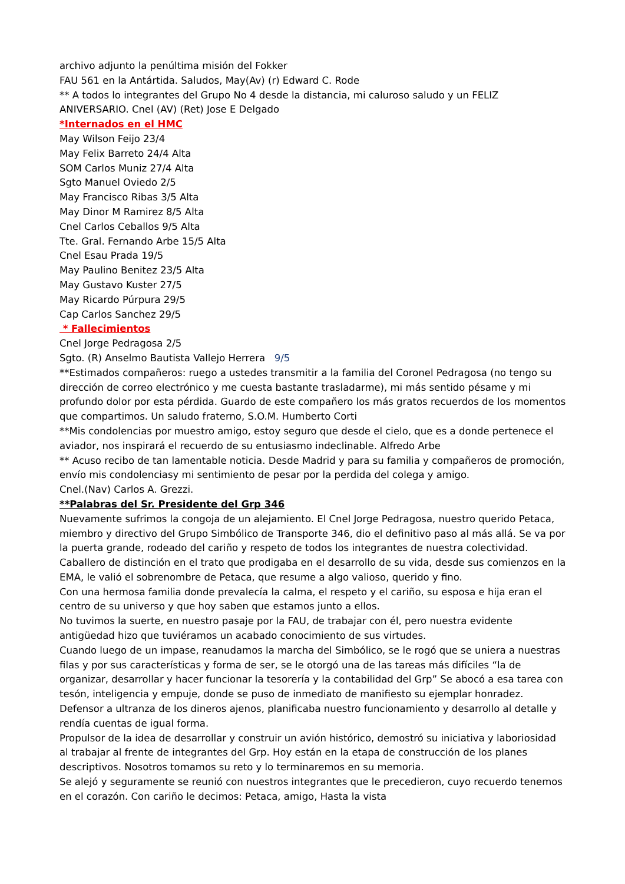archivo adjunto la penúltima misión del Fokker
FAU 561 en la Antártida. Saludos, May(Av) (r) Edward C. Rode
** A todos lo integrantes del Grupo No 4 desde la distancia, mi caluroso saludo y un FELIZ ANIVERSARIO. Cnel (AV) (Ret) Jose E Delgado
*Internados en el HMC
May Wilson Feijo 23/4
May Felix Barreto 24/4 Alta
SOM Carlos Muniz 27/4 Alta
Sgto Manuel Oviedo 2/5
May Francisco Ribas 3/5 Alta
May Dinor M Ramirez 8/5 Alta
Cnel Carlos Ceballos 9/5 Alta
Tte. Gral. Fernando Arbe 15/5 Alta
Cnel Esau Prada 19/5
May Paulino Benitez 23/5 Alta
May Gustavo Kuster 27/5
May Ricardo Púrpura 29/5
Cap Carlos Sanchez 29/5
* Fallecimientos
Cnel Jorge Pedragosa 2/5
Sgto. (R) Anselmo Bautista Vallejo Herrera 9/5
**Estimados compañeros: ruego a ustedes transmitir a la familia del Coronel Pedragosa (no tengo su dirección de correo electrónico y me cuesta bastante trasladarme), mi más sentido pésame y mi profundo dolor por esta pérdida. Guardo de este compañero los más gratos recuerdos de los momentos que compartimos. Un saludo fraterno, S.O.M. Humberto Corti
**Mis condolencias por muestro amigo, estoy seguro que desde el cielo, que es a donde pertenece el aviador, nos inspirará el recuerdo de su entusiasmo indeclinable. Alfredo Arbe
** Acuso recibo de tan lamentable noticia. Desde Madrid y para su familia y compañeros de promoción, envío mis condolenciasy mi sentimiento de pesar por la perdida del colega y amigo.
Cnel.(Nav) Carlos A. Grezzi.
**Palabras del Sr. Presidente del Grp 346
Nuevamente sufrimos la congoja de un alejamiento. El Cnel Jorge Pedragosa, nuestro querido Petaca, miembro y directivo del Grupo Simbólico de Transporte 346, dio el definitivo paso al más allá. Se va por la puerta grande, rodeado del cariño y respeto de todos los integrantes de nuestra colectividad.
Caballero de distinción en el trato que prodigaba en el desarrollo de su vida, desde sus comienzos en la EMA, le valió el sobrenombre de Petaca, que resume a algo valioso, querido y fino.
Con una hermosa familia donde prevalecía la calma, el respeto y el cariño, su esposa e hija eran el centro de su universo y que hoy saben que estamos junto a ellos.
No tuvimos la suerte, en nuestro pasaje por la FAU, de trabajar con él, pero nuestra evidente antigüedad hizo que tuviéramos un acabado conocimiento de sus virtudes.
Cuando luego de un impase, reanudamos la marcha del Simbólico, se le rogó que se uniera a nuestras filas y por sus características y forma de ser, se le otorgó una de las tareas más difíciles “la de organizar, desarrollar y hacer funcionar la tesorería y la contabilidad del Grp” Se abocó a esa tarea con tesón, inteligencia y empuje, donde se puso de inmediato de manifiesto su ejemplar honradez. Defensor a ultranza de los dineros ajenos, planificaba nuestro funcionamiento y desarrollo al detalle y rendía cuentas de igual forma.
Propulsor de la idea de desarrollar y construir un avión histórico, demostró su iniciativa y laboriosidad al trabajar al frente de integrantes del Grp. Hoy están en la etapa de construcción de los planes descriptivos. Nosotros tomamos su reto y lo terminaremos en su memoria.
Se alejó y seguramente se reunió con nuestros integrantes que le precedieron, cuyo recuerdo tenemos en el corazón. Con cariño le decimos: Petaca, amigo, Hasta la vista